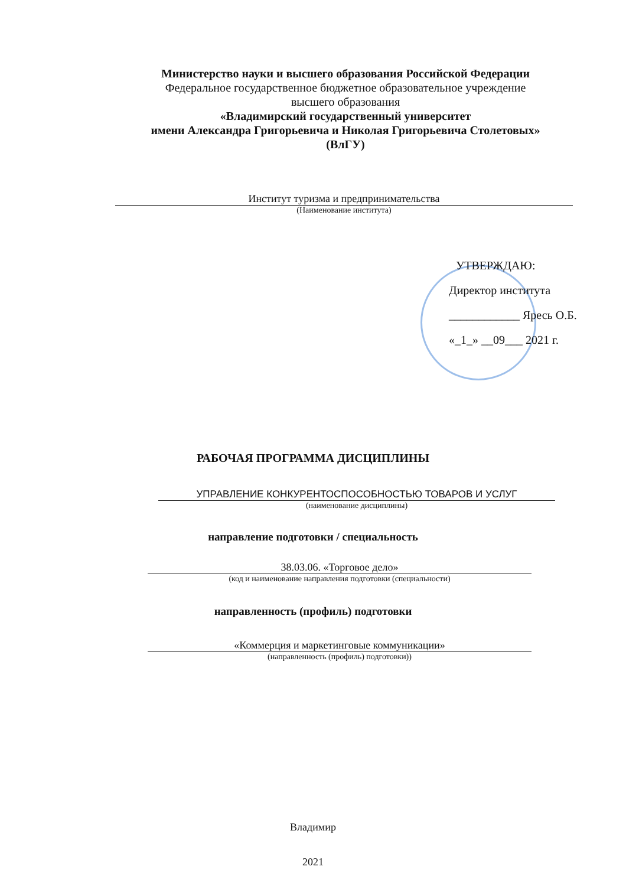Министерство науки и высшего образования Российской Федерации
Федеральное государственное бюджетное образовательное учреждение
высшего образования
«Владимирский государственный университет
имени Александра Григорьевича и Николая Григорьевича Столетовых»
(ВлГУ)
Институт туризма и предпринимательства
(Наименование института)
УТВЕРЖДАЮ:
Директор института
____________ Яресь О.Б.
«_1_» __09___ 2021 г.
РАБОЧАЯ ПРОГРАММА ДИСЦИПЛИНЫ
УПРАВЛЕНИЕ КОНКУРЕНТОСПОСОБНОСТЬЮ ТОВАРОВ И УСЛУГ
(наименование дисциплины)
направление подготовки / специальность
38.03.06. «Торговое дело»
(код и наименование направления подготовки (специальности)
направленность (профиль) подготовки
«Коммерция и маркетинговые коммуникации»
(направленность (профиль) подготовки))
Владимир
2021